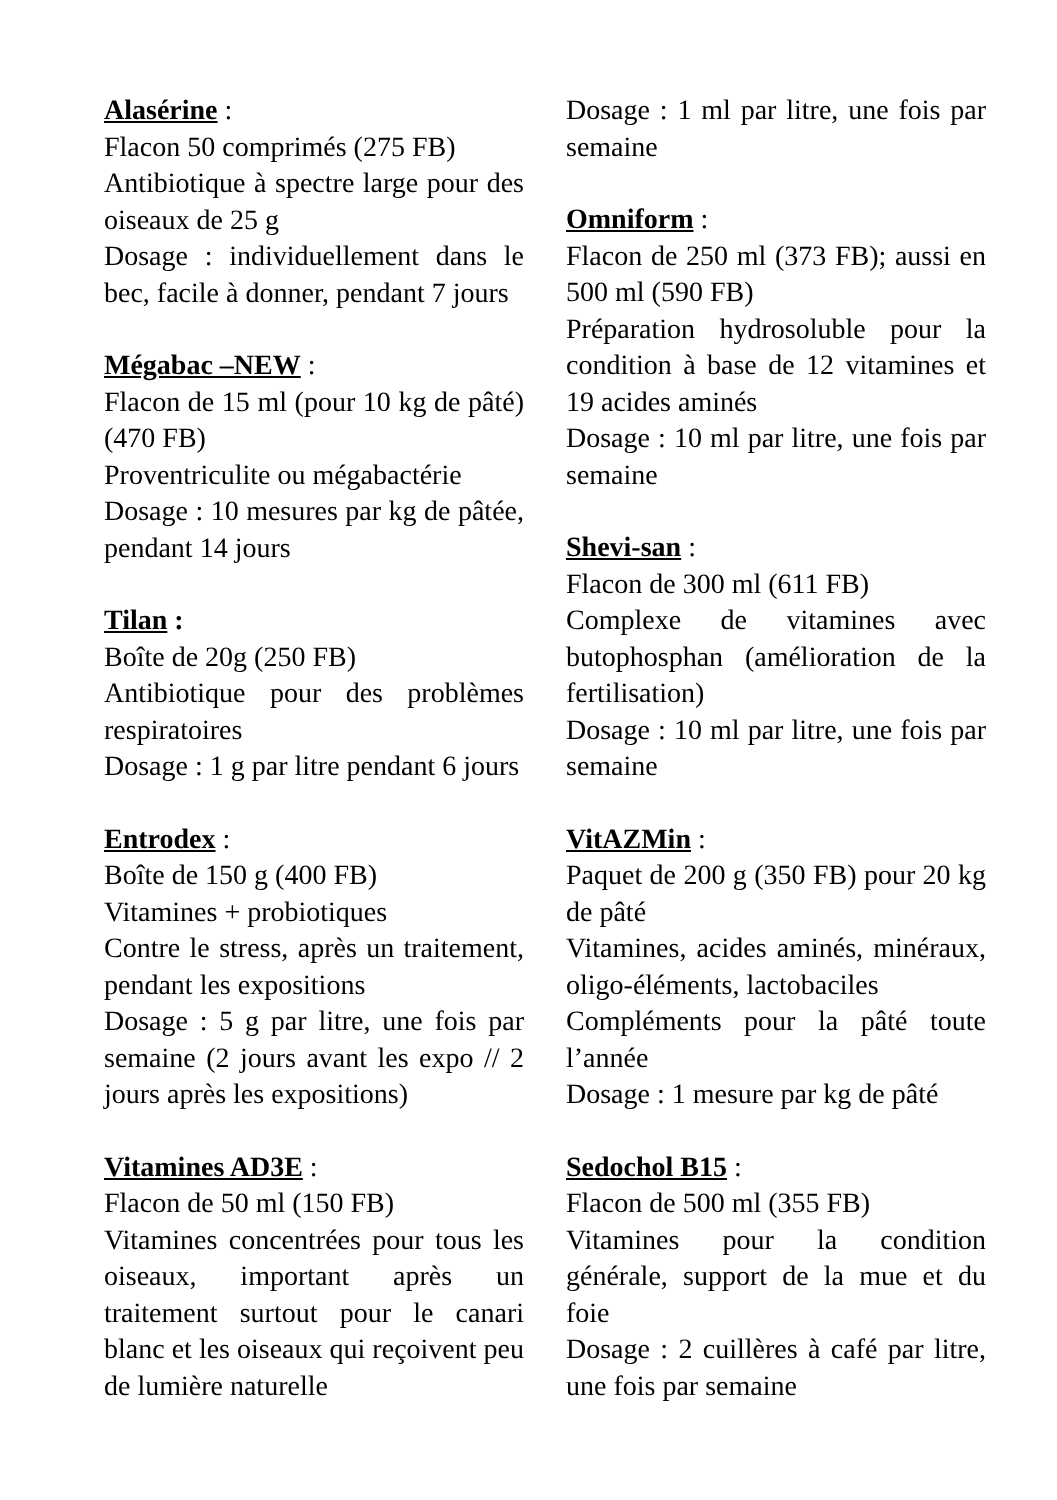Alasérine :
Flacon 50 comprimés (275 FB)
Antibiotique à spectre large pour des oiseaux de 25 g
Dosage : individuellement dans le bec, facile à donner, pendant 7 jours
Mégabac –NEW :
Flacon de 15 ml (pour 10 kg de pâté) (470 FB)
Proventriculite ou mégabactérie
Dosage : 10 mesures par kg de pâtée, pendant 14 jours
Tilan :
Boîte de 20g (250 FB)
Antibiotique pour des problèmes respiratoires
Dosage : 1 g par litre pendant 6 jours
Entrodex :
Boîte de 150 g (400 FB)
Vitamines + probiotiques
Contre le stress, après un traitement, pendant les expositions
Dosage : 5 g par litre, une fois par semaine (2 jours avant les expo // 2 jours après les expositions)
Vitamines AD3E :
Flacon de 50 ml (150 FB)
Vitamines concentrées pour tous les oiseaux, important après un traitement surtout pour le canari blanc et les oiseaux qui reçoivent peu de lumière naturelle
Dosage : 1 ml par litre, une fois par semaine
Omniform :
Flacon de 250 ml (373 FB); aussi en 500 ml (590 FB)
Préparation hydrosoluble pour la condition à base de 12 vitamines et 19 acides aminés
Dosage : 10 ml par litre, une fois par semaine
Shevi-san :
Flacon de 300 ml (611 FB)
Complexe de vitamines avec butophosphan (amélioration de la fertilisation)
Dosage : 10 ml par litre, une fois par semaine
VitAZMin :
Paquet de 200 g (350 FB) pour 20 kg de pâté
Vitamines, acides aminés, minéraux, oligo-éléments, lactobaciles
Compléments pour la pâté toute l’année
Dosage : 1 mesure par kg de pâté
Sedochol B15 :
Flacon de 500 ml (355 FB)
Vitamines pour la condition générale, support de la mue et du foie
Dosage : 2 cuillères à café par litre, une fois par semaine